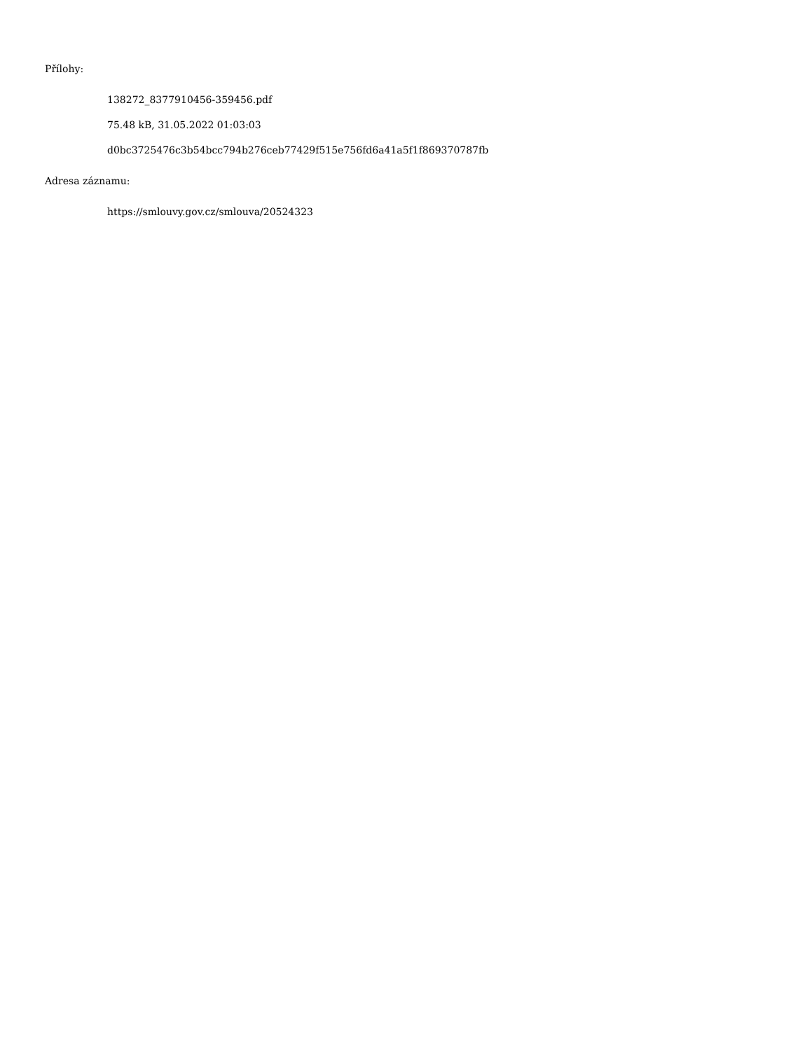Přílohy:
138272_8377910456-359456.pdf
75.48 kB, 31.05.2022 01:03:03
d0bc3725476c3b54bcc794b276ceb77429f515e756fd6a41a5f1f869370787fb
Adresa záznamu:
https://smlouvy.gov.cz/smlouva/20524323